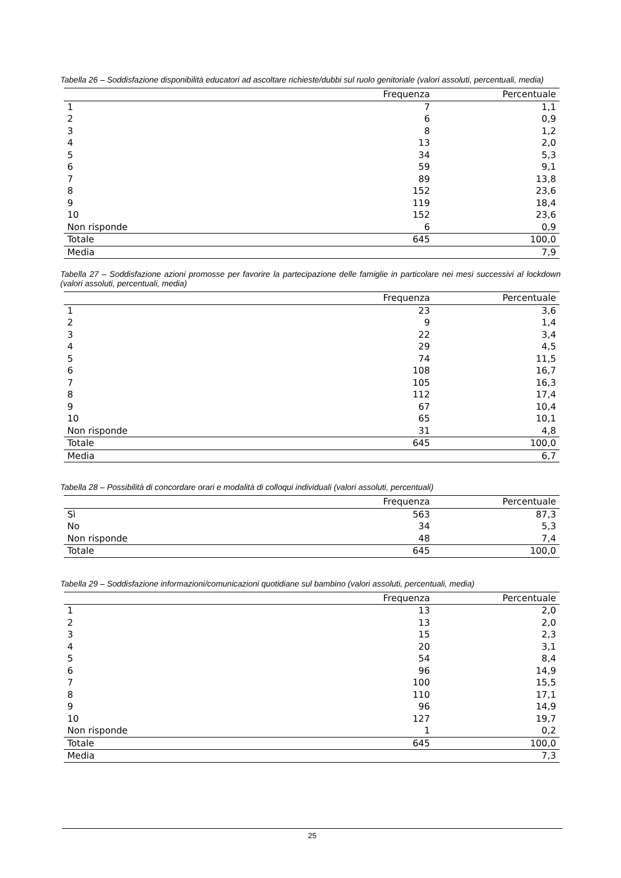Tabella 26 – Soddisfazione disponibilità educatori ad ascoltare richieste/dubbi sul ruolo genitoriale (valori assoluti, percentuali, media)
| | Frequenza | Percentuale |
| --- | --- | --- |
| 1 | 7 | 1,1 |
| 2 | 6 | 0,9 |
| 3 | 8 | 1,2 |
| 4 | 13 | 2,0 |
| 5 | 34 | 5,3 |
| 6 | 59 | 9,1 |
| 7 | 89 | 13,8 |
| 8 | 152 | 23,6 |
| 9 | 119 | 18,4 |
| 10 | 152 | 23,6 |
| Non risponde | 6 | 0,9 |
| Totale | 645 | 100,0 |
| Media | | 7,9 |
Tabella 27 – Soddisfazione azioni promosse per favorire la partecipazione delle famiglie in particolare nei mesi successivi al lockdown (valori assoluti, percentuali, media)
| | Frequenza | Percentuale |
| --- | --- | --- |
| 1 | 23 | 3,6 |
| 2 | 9 | 1,4 |
| 3 | 22 | 3,4 |
| 4 | 29 | 4,5 |
| 5 | 74 | 11,5 |
| 6 | 108 | 16,7 |
| 7 | 105 | 16,3 |
| 8 | 112 | 17,4 |
| 9 | 67 | 10,4 |
| 10 | 65 | 10,1 |
| Non risponde | 31 | 4,8 |
| Totale | 645 | 100,0 |
| Media | | 6,7 |
Tabella 28 – Possibilità di concordare orari e modalità di colloqui individuali (valori assoluti, percentuali)
| | Frequenza | Percentuale |
| --- | --- | --- |
| Sì | 563 | 87,3 |
| No | 34 | 5,3 |
| Non risponde | 48 | 7,4 |
| Totale | 645 | 100,0 |
Tabella 29 – Soddisfazione informazioni/comunicazioni quotidiane sul bambino (valori assoluti, percentuali, media)
| | Frequenza | Percentuale |
| --- | --- | --- |
| 1 | 13 | 2,0 |
| 2 | 13 | 2,0 |
| 3 | 15 | 2,3 |
| 4 | 20 | 3,1 |
| 5 | 54 | 8,4 |
| 6 | 96 | 14,9 |
| 7 | 100 | 15,5 |
| 8 | 110 | 17,1 |
| 9 | 96 | 14,9 |
| 10 | 127 | 19,7 |
| Non risponde | 1 | 0,2 |
| Totale | 645 | 100,0 |
| Media | | 7,3 |
25